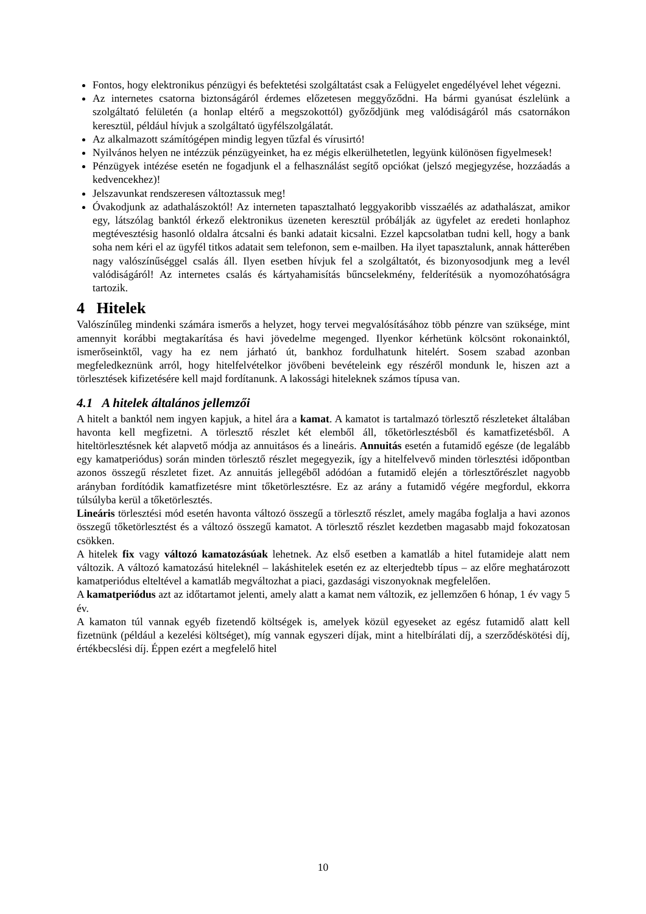Fontos, hogy elektronikus pénzügyi és befektetési szolgáltatást csak a Felügyelet engedélyével lehet végezni.
Az internetes csatorna biztonságáról érdemes előzetesen meggyőződni. Ha bármi gyanúsat észlelünk a szolgáltató felületén (a honlap eltérő a megszokottól) győződjünk meg valódiságáról más csatornákon keresztül, például hívjuk a szolgáltató ügyfélszolgálatát.
Az alkalmazott számítógépen mindig legyen tűzfal és vírusirtó!
Nyilvános helyen ne intézzük pénzügyeinket, ha ez mégis elkerülhetetlen, legyünk különösen figyelmesek!
Pénzügyek intézése esetén ne fogadjunk el a felhasználást segítő opciókat (jelszó megjegyzése, hozzáadás a kedvencekhez)!
Jelszavunkat rendszeresen változtassuk meg!
Óvakodjunk az adathalászoktól! Az interneten tapasztalható leggyakoribb visszaélés az adathalászat, amikor egy, látszólag banktól érkező elektronikus üzeneten keresztül próbálják az ügyfelet az eredeti honlaphoz megtévesztésig hasonló oldalra átcsalni és banki adatait kicsalni. Ezzel kapcsolatban tudni kell, hogy a bank soha nem kéri el az ügyfél titkos adatait sem telefonon, sem e-mailben. Ha ilyet tapasztalunk, annak hátterében nagy valószínűséggel csalás áll. Ilyen esetben hívjuk fel a szolgáltatót, és bizonyosodjunk meg a levél valódiságáról! Az internetes csalás és kártyahamisítás bűncselekmény, felderítésük a nyomozóhatóságra tartozik.
4 Hitelek
Valószínűleg mindenki számára ismerős a helyzet, hogy tervei megvalósításához több pénzre van szüksége, mint amennyit korábbi megtakarítása és havi jövedelme megenged. Ilyenkor kérhetünk kölcsönt rokonainktól, ismerőseinktől, vagy ha ez nem járható út, bankhoz fordulhatunk hitelért. Sosem szabad azonban megfeledkeznünk arról, hogy hitelfelvételkor jövőbeni bevételeink egy részéről mondunk le, hiszen azt a törlesztések kifizetésére kell majd fordítanunk. A lakossági hiteleknek számos típusa van.
4.1 A hitelek általános jellemzői
A hitelt a banktól nem ingyen kapjuk, a hitel ára a kamat. A kamatot is tartalmazó törlesztő részleteket általában havonta kell megfizetni. A törlesztő részlet két elemből áll, tőketörlesztésből és kamatfizetésből. A hiteltörlesztésnek két alapvető módja az annuitásos és a lineáris. Annuitás esetén a futamidő egésze (de legalább egy kamatperiódus) során minden törlesztő részlet megegyezik, így a hitelfelvevő minden törlesztési időpontban azonos összegű részletet fizet. Az annuitás jellegéből adódóan a futamidő elején a törlesztőrészlet nagyobb arányban fordítódik kamatfizetésre mint tőketörlesztésre. Ez az arány a futamidő végére megfordul, ekkorra túlsúlyba kerül a tőketörlesztés.
Lineáris törlesztési mód esetén havonta változó összegű a törlesztő részlet, amely magába foglalja a havi azonos összegű tőketörlesztést és a változó összegű kamatot. A törlesztő részlet kezdetben magasabb majd fokozatosan csökken.
A hitelek fix vagy változó kamatozásúak lehetnek. Az első esetben a kamatláb a hitel futamideje alatt nem változik. A változó kamatozású hiteleknél – lakáshitelek esetén ez az elterjedtebb típus – az előre meghatározott kamatperiódus elteltével a kamatláb megváltozhat a piaci, gazdasági viszonyoknak megfelelően.
A kamatperiódus azt az időtartamot jelenti, amely alatt a kamat nem változik, ez jellemzően 6 hónap, 1 év vagy 5 év.
A kamaton túl vannak egyéb fizetendő költségek is, amelyek közül egyeseket az egész futamidő alatt kell fizetnünk (például a kezelési költséget), míg vannak egyszeri díjak, mint a hitelbírálati díj, a szerződéskötési díj, értékbecslési díj. Éppen ezért a megfelelő hitel
10